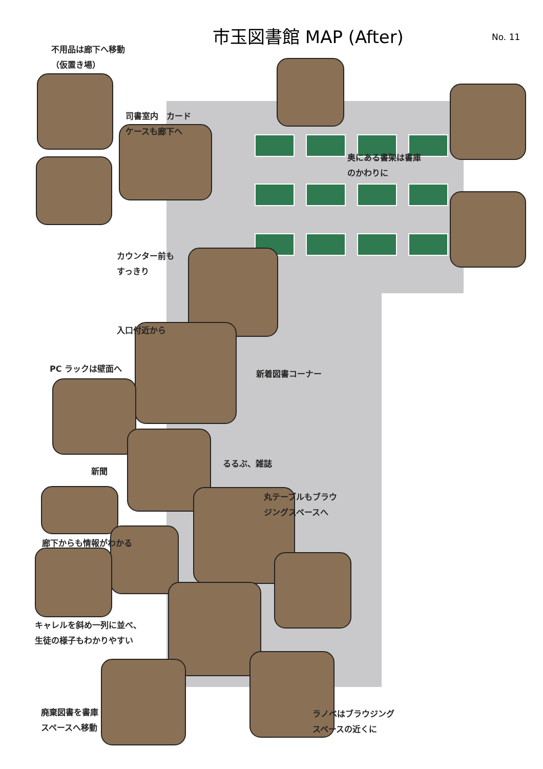市玉図書館 MAP (After) No. 11
不用品は廊下へ移動
（仮置き場）
司書室内　カード
ケースも廊下へ
奥にある書架は書庫
のかわりに
カウンター前も
すっきり
入口付近から
新着図書コーナー
PC ラックは壁面へ
るるぶ、雑誌
新聞
丸テーブルもブラウ
ジングスペースへ
廊下からも情報がわかる
キャレルを斜め一列に並べ、
生徒の様子もわかりやすい
廃棄図書を書庫
スペースへ移動
ラノベはブラウジング
スペースの近くに